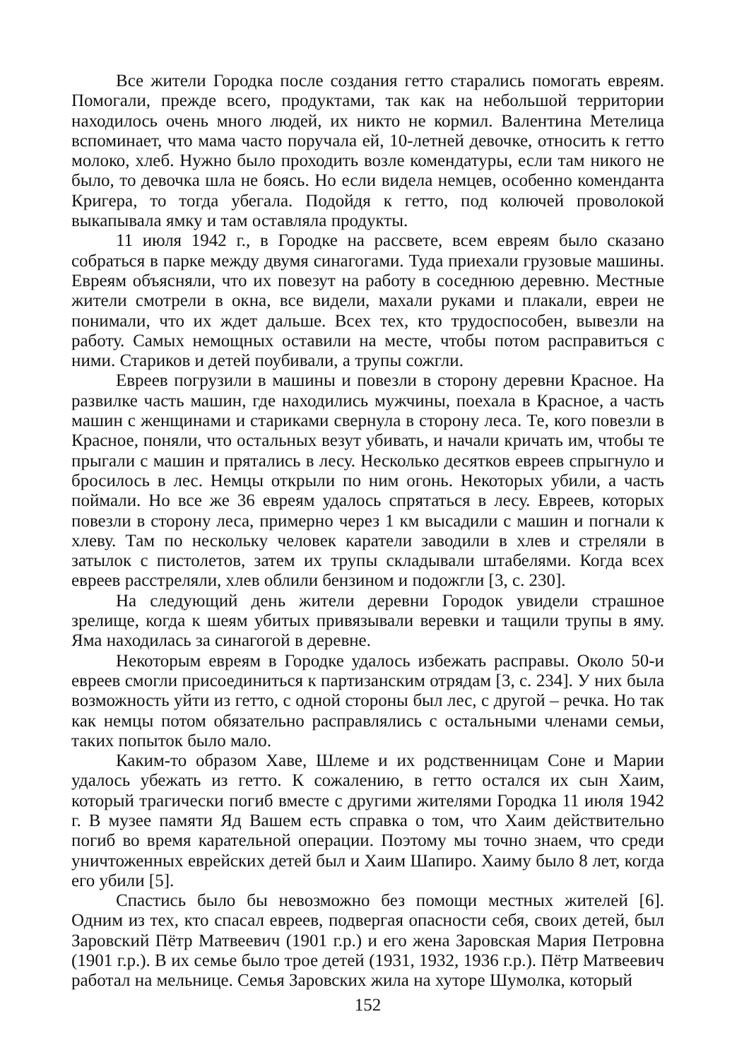Все жители Городка после создания гетто старались помогать евреям. Помогали, прежде всего, продуктами, так как на небольшой территории находилось очень много людей, их никто не кормил. Валентина Метелица вспоминает, что мама часто поручала ей, 10-летней девочке, относить к гетто молоко, хлеб. Нужно было проходить возле комендатуры, если там никого не было, то девочка шла не боясь. Но если видела немцев, особенно коменданта Кригера, то тогда убегала. Подойдя к гетто, под колючей проволокой выкапывала ямку и там оставляла продукты.
11 июля 1942 г., в Городке на рассвете, всем евреям было сказано собраться в парке между двумя синагогами. Туда приехали грузовые машины. Евреям объясняли, что их повезут на работу в соседнюю деревню. Местные жители смотрели в окна, все видели, махали руками и плакали, евреи не понимали, что их ждет дальше. Всех тех, кто трудоспособен, вывезли на работу. Самых немощных оставили на месте, чтобы потом расправиться с ними. Стариков и детей поубивали, а трупы сожгли.
Евреев погрузили в машины и повезли в сторону деревни Красное. На развилке часть машин, где находились мужчины, поехала в Красное, а часть машин с женщинами и стариками свернула в сторону леса. Те, кого повезли в Красное, поняли, что остальных везут убивать, и начали кричать им, чтобы те прыгали с машин и прятались в лесу. Несколько десятков евреев спрыгнуло и бросилось в лес. Немцы открыли по ним огонь. Некоторых убили, а часть поймали. Но все же 36 евреям удалось спрятаться в лесу. Евреев, которых повезли в сторону леса, примерно через 1 км высадили с машин и погнали к хлеву. Там по нескольку человек каратели заводили в хлев и стреляли в затылок с пистолетов, затем их трупы складывали штабелями. Когда всех евреев расстреляли, хлев облили бензином и подожгли [3, с. 230].
На следующий день жители деревни Городок увидели страшное зрелище, когда к шеям убитых привязывали веревки и тащили трупы в яму. Яма находилась за синагогой в деревне.
Некоторым евреям в Городке удалось избежать расправы. Около 50-и евреев смогли присоединиться к партизанским отрядам [3, с. 234]. У них была возможность уйти из гетто, с одной стороны был лес, с другой – речка. Но так как немцы потом обязательно расправлялись с остальными членами семьи, таких попыток было мало.
Каким-то образом Хаве, Шлеме и их родственницам Соне и Марии удалось убежать из гетто. К сожалению, в гетто остался их сын Хаим, который трагически погиб вместе с другими жителями Городка 11 июля 1942 г. В музее памяти Яд Вашем есть справка о том, что Хаим действительно погиб во время карательной операции. Поэтому мы точно знаем, что среди уничтоженных еврейских детей был и Хаим Шапиро. Хаиму было 8 лет, когда его убили [5].
Спастись было бы невозможно без помощи местных жителей [6]. Одним из тех, кто спасал евреев, подвергая опасности себя, своих детей, был Заровский Пётр Матвеевич (1901 г.р.) и его жена Заровская Мария Петровна (1901 г.р.). В их семье было трое детей (1931, 1932, 1936 г.р.). Пётр Матвеевич работал на мельнице. Семья Заровских жила на хуторе Шумолка, который
152